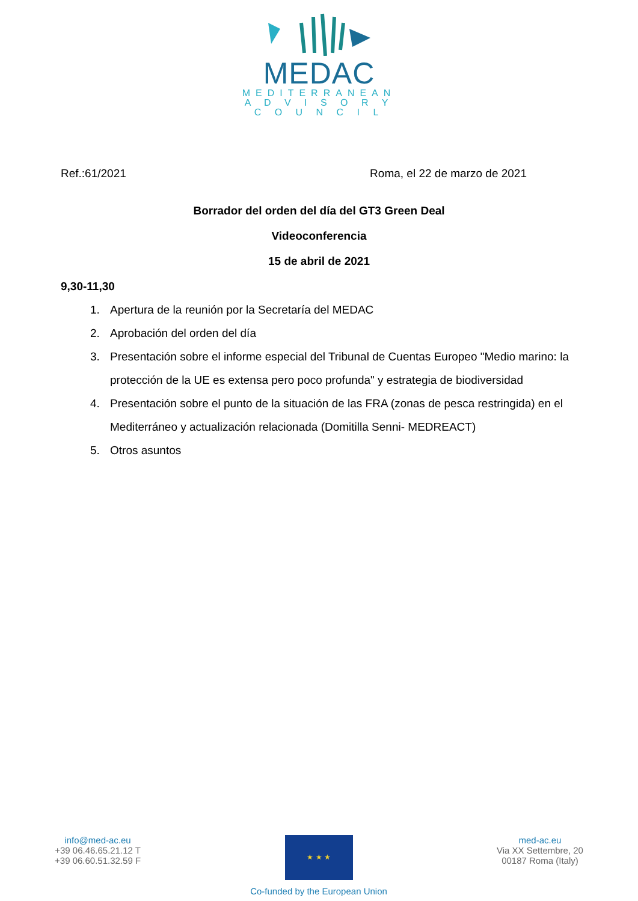MEDAC
MEDITERRANEAN
A D V I S O R Y
C O U N C I L
Ref.:61/2021 Roma, el 22 de marzo de 2021
Borrador del orden del día del GT3 Green Deal
Videoconferencia
15 de abril de 2021
9,30-11,30
1. Apertura de la reunión por la Secretaría del MEDAC
2. Aprobación del orden del día
3. Presentación sobre el informe especial del Tribunal de Cuentas Europeo "Medio marino: la protección de la UE es extensa pero poco profunda" y estrategia de biodiversidad
4. Presentación sobre el punto de la situación de las FRA (zonas de pesca restringida) en el Mediterráneo y actualización relacionada (Domitilla Senni- MEDREACT)
5. Otros asuntos
info@med-ac.eu
+39 06.46.65.21.12 T
+39 06.60.51.32.59 F
★ ★ ★
Co-funded by the European Union
med-ac.eu
Via XX Settembre, 20
00187 Roma (Italy)